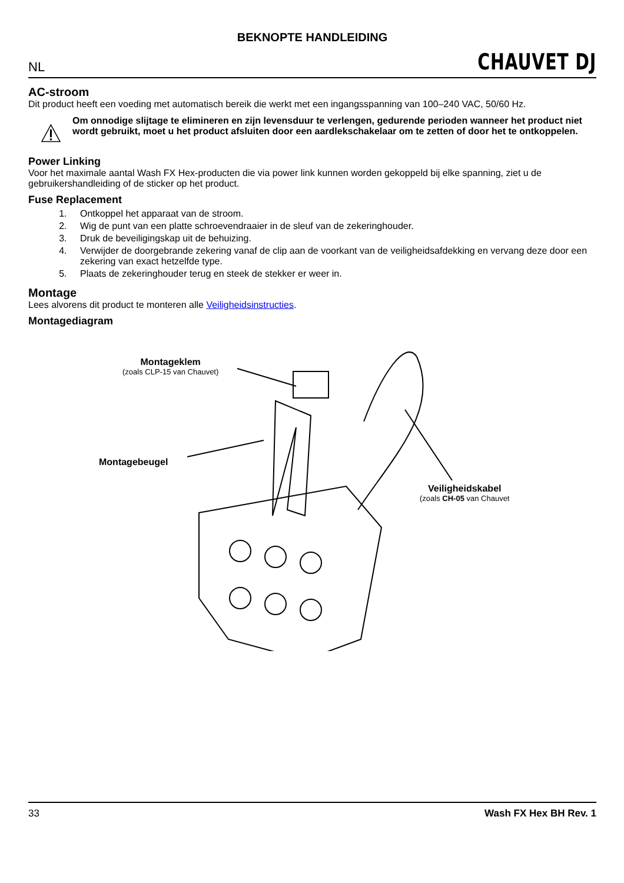BEKNOPTE HANDLEIDING
NL CHAUVET DJ
AC-stroom
Dit product heeft een voeding met automatisch bereik die werkt met een ingangsspanning van 100–240 VAC, 50/60 Hz.
Om onnodige slijtage te elimineren en zijn levensduur te verlengen, gedurende perioden wanneer het product niet wordt gebruikt, moet u het product afsluiten door een aardlekschakelaar om te zetten of door het te ontkoppelen.
Power Linking
Voor het maximale aantal Wash FX Hex-producten die via power link kunnen worden gekoppeld bij elke spanning, ziet u de gebruikershandleiding of de sticker op het product.
Fuse Replacement
1. Ontkoppel het apparaat van de stroom.
2. Wig de punt van een platte schroevendraaier in de sleuf van de zekeringhouder.
3. Druk de beveiligingskap uit de behuizing.
4. Verwijder de doorgebrande zekering vanaf de clip aan de voorkant van de veiligheidsafdekking en vervang deze door een zekering van exact hetzelfde type.
5. Plaats de zekeringhouder terug en steek de stekker er weer in.
Montage
Lees alvorens dit product te monteren alle Veiligheidsinstructies.
Montagediagram
Montageklem
(zoals CLP-15 van Chauvet)
Montagebeugel
Veiligheidskabel
(zoals CH-05 van Chauvet
33 Wash FX Hex BH Rev. 1